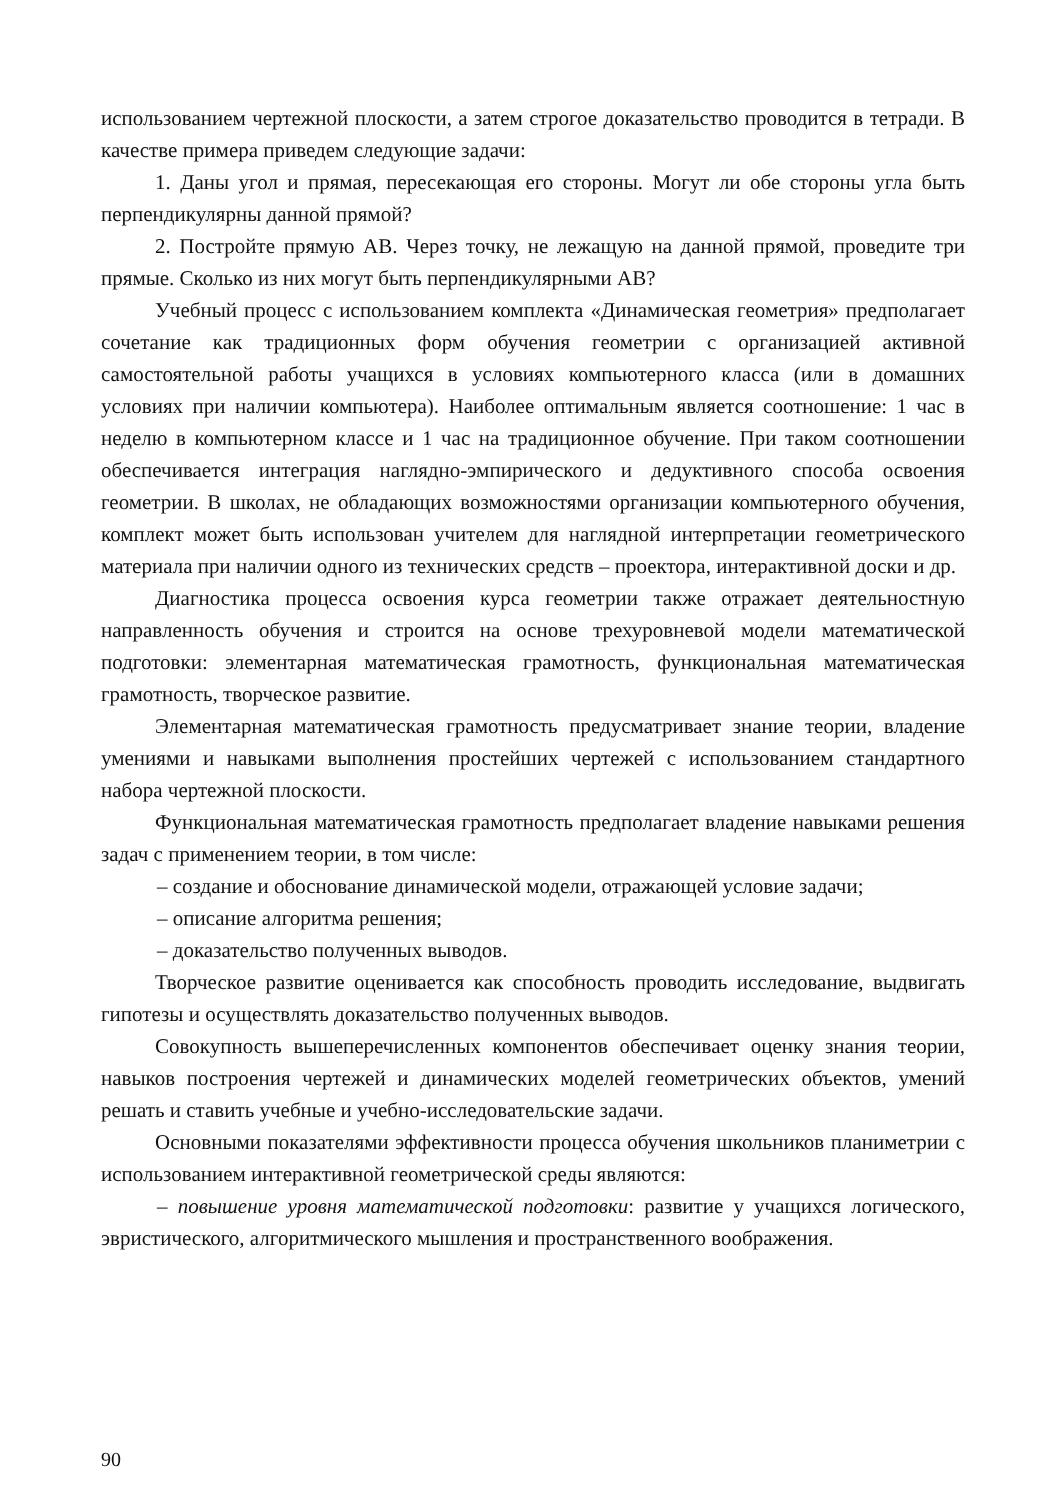использованием чертежной плоскости, а затем строгое доказательство проводится в тетради. В качестве примера приведем следующие задачи:
1. Даны угол и прямая, пересекающая его стороны. Могут ли обе стороны угла быть перпендикулярны данной прямой?
2. Постройте прямую АВ. Через точку, не лежащую на данной прямой, проведите три прямые. Сколько из них могут быть перпендикулярными АВ?
Учебный процесс с использованием комплекта «Динамическая геометрия» предполагает сочетание как традиционных форм обучения геометрии с организацией активной самостоятельной работы учащихся в условиях компьютерного класса (или в домашних условиях при наличии компьютера). Наиболее оптимальным является соотношение: 1 час в неделю в компьютерном классе и 1 час на традиционное обучение. При таком соотношении обеспечивается интеграция наглядно-эмпирического и дедуктивного способа освоения геометрии. В школах, не обладающих возможностями организации компьютерного обучения, комплект может быть использован учителем для наглядной интерпретации геометрического материала при наличии одного из технических средств – проектора, интерактивной доски и др.
Диагностика процесса освоения курса геометрии также отражает деятельностную направленность обучения и строится на основе трехуровневой модели математической подготовки: элементарная математическая грамотность, функциональная математическая грамотность, творческое развитие.
Элементарная математическая грамотность предусматривает знание теории, владение умениями и навыками выполнения простейших чертежей с использованием стандартного набора чертежной плоскости.
Функциональная математическая грамотность предполагает владение навыками решения задач с применением теории, в том числе:
– создание и обоснование динамической модели, отражающей условие задачи;
– описание алгоритма решения;
– доказательство полученных выводов.
Творческое развитие оценивается как способность проводить исследование, выдвигать гипотезы и осуществлять доказательство полученных выводов.
Совокупность вышеперечисленных компонентов обеспечивает оценку знания теории, навыков построения чертежей и динамических моделей геометрических объектов, умений решать и ставить учебные и учебно-исследовательские задачи.
Основными показателями эффективности процесса обучения школьников планиметрии с использованием интерактивной геометрической среды являются:
– повышение уровня математической подготовки: развитие у учащихся логического, эвристического, алгоритмического мышления и пространственного воображения.
90